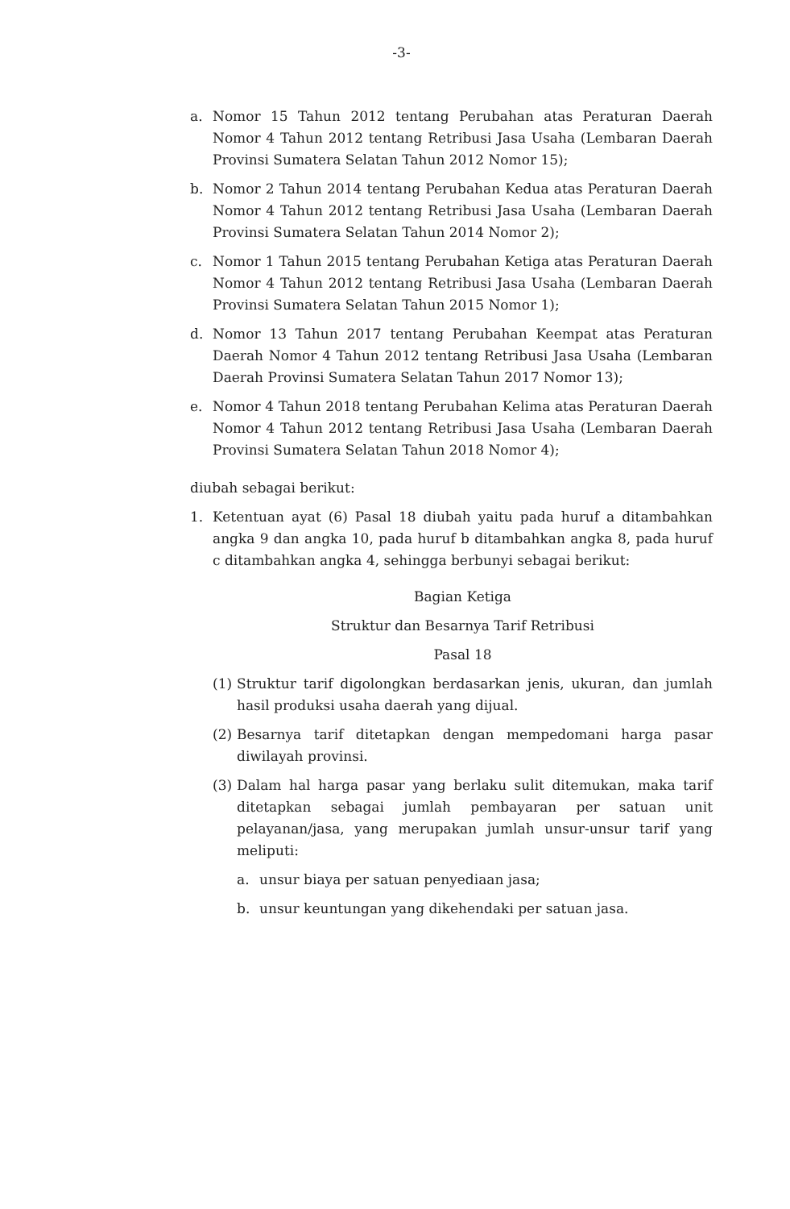-3-
a. Nomor 15 Tahun 2012 tentang Perubahan atas Peraturan Daerah Nomor 4 Tahun 2012 tentang Retribusi Jasa Usaha (Lembaran Daerah Provinsi Sumatera Selatan Tahun 2012 Nomor 15);
b. Nomor 2 Tahun 2014 tentang Perubahan Kedua atas Peraturan Daerah Nomor 4 Tahun 2012 tentang Retribusi Jasa Usaha (Lembaran Daerah Provinsi Sumatera Selatan Tahun 2014 Nomor 2);
c. Nomor 1 Tahun 2015 tentang Perubahan Ketiga atas Peraturan Daerah Nomor 4 Tahun 2012 tentang Retribusi Jasa Usaha (Lembaran Daerah Provinsi Sumatera Selatan Tahun 2015 Nomor 1);
d. Nomor 13 Tahun 2017 tentang Perubahan Keempat atas Peraturan Daerah Nomor 4 Tahun 2012 tentang Retribusi Jasa Usaha (Lembaran Daerah Provinsi Sumatera Selatan Tahun 2017 Nomor 13);
e. Nomor 4 Tahun 2018 tentang Perubahan Kelima atas Peraturan Daerah Nomor 4 Tahun 2012 tentang Retribusi Jasa Usaha (Lembaran Daerah Provinsi Sumatera Selatan Tahun 2018 Nomor 4);
diubah sebagai berikut:
1. Ketentuan ayat (6) Pasal 18 diubah yaitu pada huruf a ditambahkan angka 9 dan angka 10, pada huruf b ditambahkan angka 8, pada huruf c ditambahkan angka 4, sehingga berbunyi sebagai berikut:
Bagian Ketiga
Struktur dan Besarnya Tarif Retribusi
Pasal 18
(1) Struktur tarif digolongkan berdasarkan jenis, ukuran, dan jumlah hasil produksi usaha daerah yang dijual.
(2) Besarnya tarif ditetapkan dengan mempedomani harga pasar diwilayah provinsi.
(3) Dalam hal harga pasar yang berlaku sulit ditemukan, maka tarif ditetapkan sebagai jumlah pembayaran per satuan unit pelayanan/jasa, yang merupakan jumlah unsur-unsur tarif yang meliputi:
a. unsur biaya per satuan penyediaan jasa;
b. unsur keuntungan yang dikehendaki per satuan jasa.